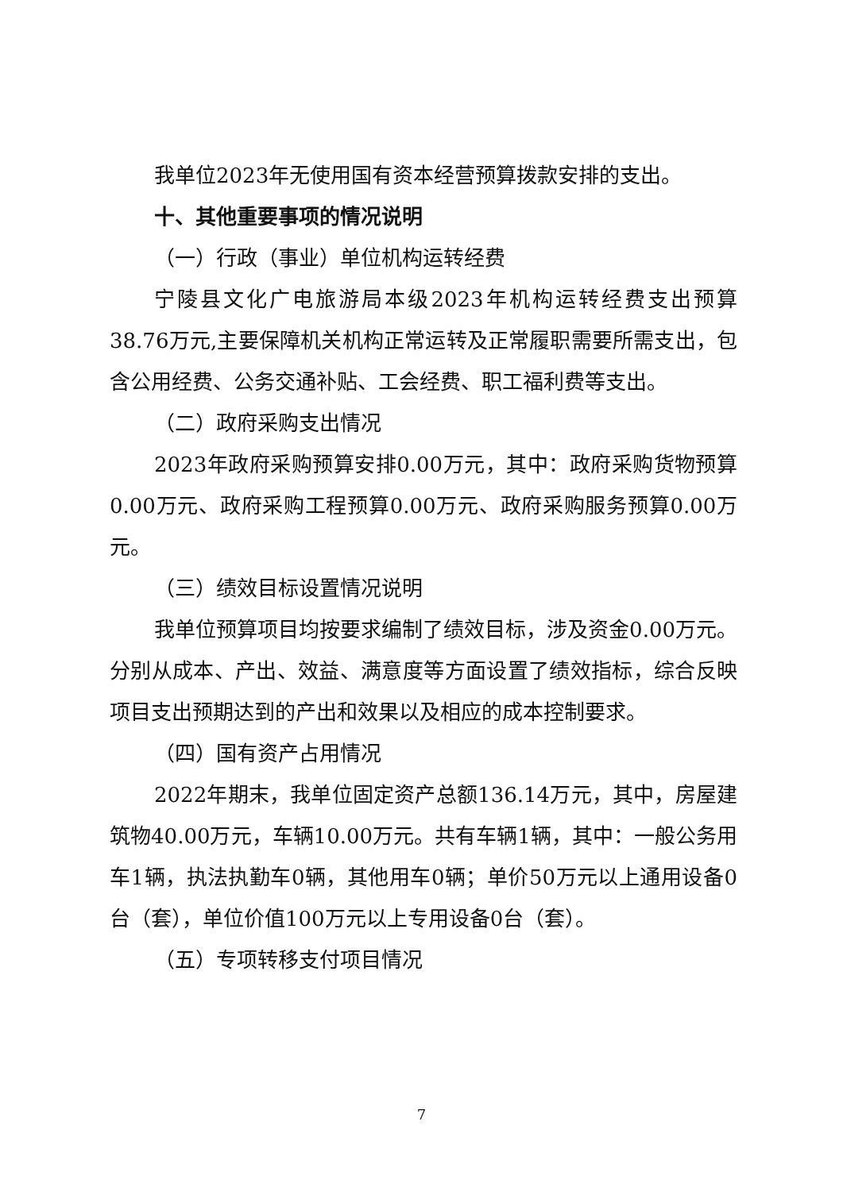我单位2023年无使用国有资本经营预算拨款安排的支出。
十、其他重要事项的情况说明
（一）行政（事业）单位机构运转经费
宁陵县文化广电旅游局本级2023年机构运转经费支出预算38.76万元,主要保障机关机构正常运转及正常履职需要所需支出，包含公用经费、公务交通补贴、工会经费、职工福利费等支出。
（二）政府采购支出情况
2023年政府采购预算安排0.00万元，其中：政府采购货物预算0.00万元、政府采购工程预算0.00万元、政府采购服务预算0.00万元。
（三）绩效目标设置情况说明
我单位预算项目均按要求编制了绩效目标，涉及资金0.00万元。分别从成本、产出、效益、满意度等方面设置了绩效指标，综合反映项目支出预期达到的产出和效果以及相应的成本控制要求。
（四）国有资产占用情况
2022年期末，我单位固定资产总额136.14万元，其中，房屋建筑物40.00万元，车辆10.00万元。共有车辆1辆，其中：一般公务用车1辆，执法执勤车0辆，其他用车0辆；单价50万元以上通用设备0台（套），单位价值100万元以上专用设备0台（套）。
（五）专项转移支付项目情况
7